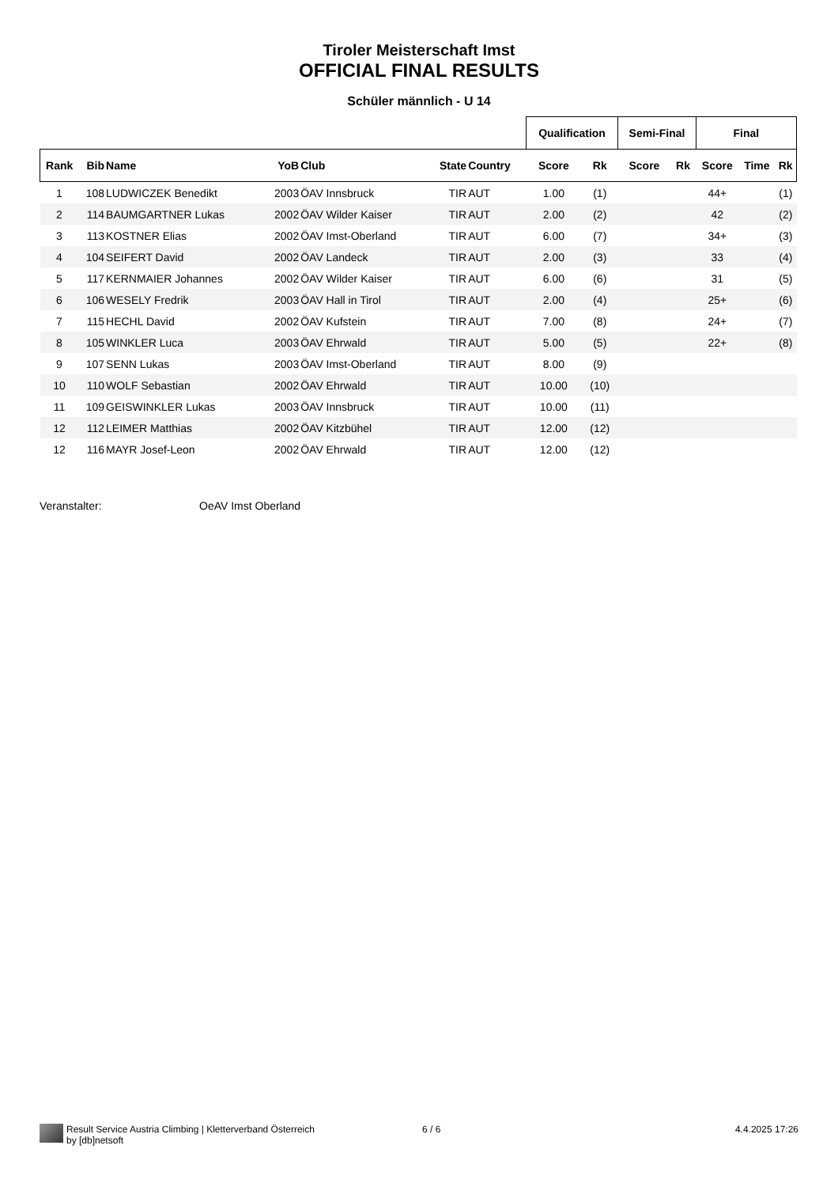Tiroler Meisterschaft Imst
OFFICIAL FINAL RESULTS
Schüler männlich - U 14
| | | | | | | | Qualification | | Semi-Final | | Final | | |
| --- | --- | --- | --- | --- | --- | --- | --- | --- | --- | --- | --- | --- | --- |
| Rank | Bib | Name | YoB | Club | State | Country | Score | Rk | Score | Rk | Score | Time | Rk |
| 1 | 108 | LUDWICZEK Benedikt | 2003 | ÖAV Innsbruck | TIR | AUT | 1.00 | (1) | | | 44+ | | (1) |
| 2 | 114 | BAUMGARTNER Lukas | 2002 | ÖAV Wilder Kaiser | TIR | AUT | 2.00 | (2) | | | 42 | | (2) |
| 3 | 113 | KOSTNER Elias | 2002 | ÖAV Imst-Oberland | TIR | AUT | 6.00 | (7) | | | 34+ | | (3) |
| 4 | 104 | SEIFERT David | 2002 | ÖAV Landeck | TIR | AUT | 2.00 | (3) | | | 33 | | (4) |
| 5 | 117 | KERNMAIER Johannes | 2002 | ÖAV Wilder Kaiser | TIR | AUT | 6.00 | (6) | | | 31 | | (5) |
| 6 | 106 | WESELY Fredrik | 2003 | ÖAV Hall in Tirol | TIR | AUT | 2.00 | (4) | | | 25+ | | (6) |
| 7 | 115 | HECHL David | 2002 | ÖAV Kufstein | TIR | AUT | 7.00 | (8) | | | 24+ | | (7) |
| 8 | 105 | WINKLER Luca | 2003 | ÖAV Ehrwald | TIR | AUT | 5.00 | (5) | | | 22+ | | (8) |
| 9 | 107 | SENN Lukas | 2003 | ÖAV Imst-Oberland | TIR | AUT | 8.00 | (9) | | | | | |
| 10 | 110 | WOLF Sebastian | 2002 | ÖAV Ehrwald | TIR | AUT | 10.00 | (10) | | | | | |
| 11 | 109 | GEISWINKLER Lukas | 2003 | ÖAV Innsbruck | TIR | AUT | 10.00 | (11) | | | | | |
| 12 | 112 | LEIMER Matthias | 2002 | ÖAV Kitzbühel | TIR | AUT | 12.00 | (12) | | | | | |
| 12 | 116 | MAYR Josef-Leon | 2002 | ÖAV Ehrwald | TIR | AUT | 12.00 | (12) | | | | | |
Veranstalter: OeAV Imst Oberland
Result Service Austria Climbing | Kletterverband Österreich
by [db]netsoft
6 / 6 4.4.2025 17:26